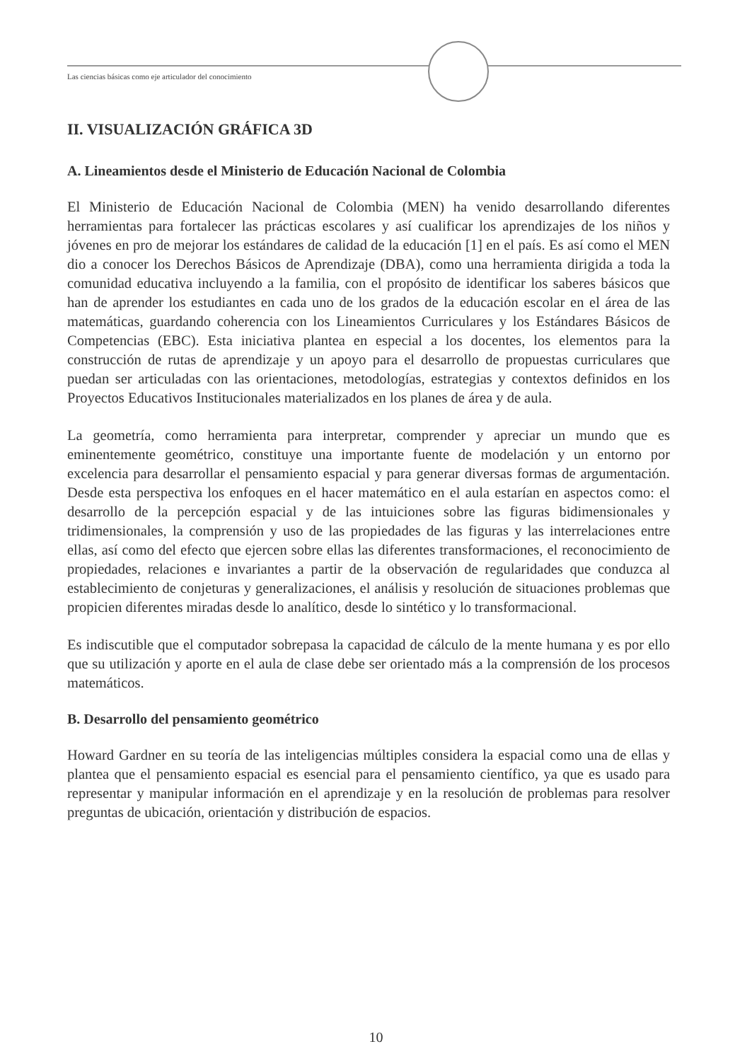Las ciencias básicas como eje articulador del conocimiento
II. VISUALIZACIÓN GRÁFICA 3D
A. Lineamientos desde el Ministerio de Educación Nacional de Colombia
El Ministerio de Educación Nacional de Colombia (MEN) ha venido desarrollando diferentes herramientas para fortalecer las prácticas escolares y así cualificar los aprendizajes de los niños y jóvenes en pro de mejorar los estándares de calidad de la educación [1] en el país. Es así como el MEN dio a conocer los Derechos Básicos de Aprendizaje (DBA), como una herramienta dirigida a toda la comunidad educativa incluyendo a la familia, con el propósito de identificar los saberes básicos que han de aprender los estudiantes en cada uno de los grados de la educación escolar en el área de las matemáticas, guardando coherencia con los Lineamientos Curriculares y los Estándares Básicos de Competencias (EBC). Esta iniciativa plantea en especial a los docentes, los elementos para la construcción de rutas de aprendizaje y un apoyo para el desarrollo de propuestas curriculares que puedan ser articuladas con las orientaciones, metodologías, estrategias y contextos definidos en los Proyectos Educativos Institucionales materializados en los planes de área y de aula.
La geometría, como herramienta para interpretar, comprender y apreciar un mundo que es eminentemente geométrico, constituye una importante fuente de modelación y un entorno por excelencia para desarrollar el pensamiento espacial y para generar diversas formas de argumentación. Desde esta perspectiva los enfoques en el hacer matemático en el aula estarían en aspectos como: el desarrollo de la percepción espacial y de las intuiciones sobre las figuras bidimensionales y tridimensionales, la comprensión y uso de las propiedades de las figuras y las interrelaciones entre ellas, así como del efecto que ejercen sobre ellas las diferentes transformaciones, el reconocimiento de propiedades, relaciones e invariantes a partir de la observación de regularidades que conduzca al establecimiento de conjeturas y generalizaciones, el análisis y resolución de situaciones problemas que propicien diferentes miradas desde lo analítico, desde lo sintético y lo transformacional.
Es indiscutible que el computador sobrepasa la capacidad de cálculo de la mente humana y es por ello que su utilización y aporte en el aula de clase debe ser orientado más a la comprensión de los procesos matemáticos.
B. Desarrollo del pensamiento geométrico
Howard Gardner en su teoría de las inteligencias múltiples considera la espacial como una de ellas y plantea que el pensamiento espacial es esencial para el pensamiento científico, ya que es usado para representar y manipular información en el aprendizaje y en la resolución de problemas para resolver preguntas de ubicación, orientación y distribución de espacios.
10